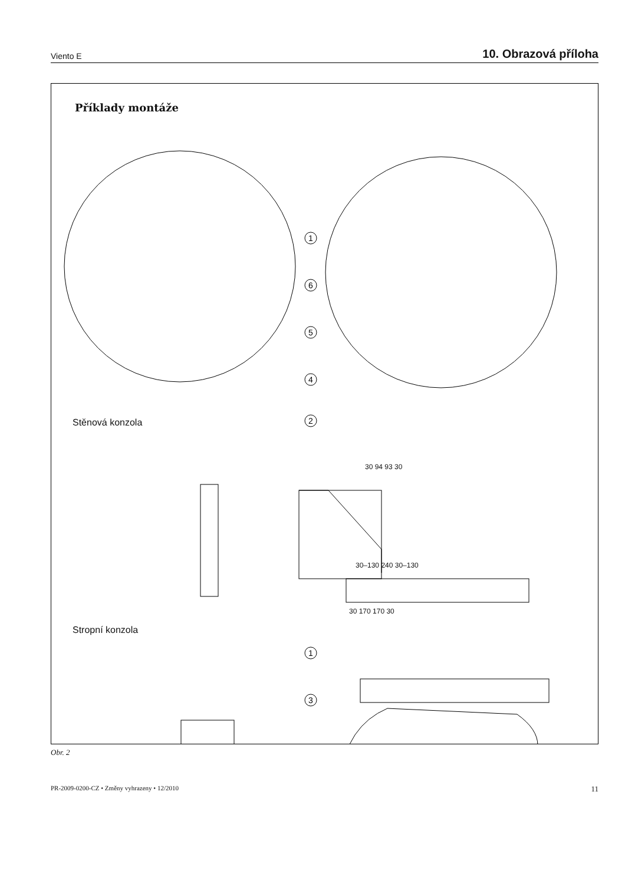Viento E 10. Obrazová příloha
Příklady montáže
1
6
5
4
2
1
3
Stěnová konzola
Stropní konzola
30 94 93 30
30–130 240 30–130
30 170 170 30
Obr. 2
PR-2009-0200-CZ • Změny vyhrazeny • 12/2010 11